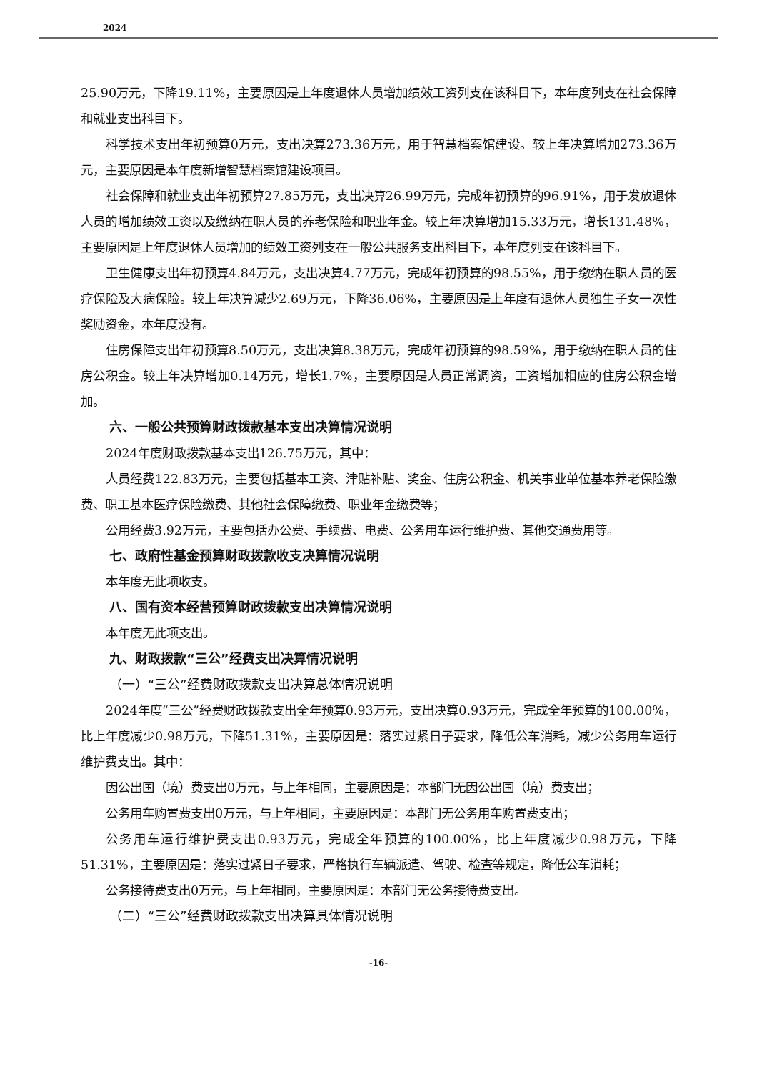2024
25.90万元，下降19.11%，主要原因是上年度退休人员增加绩效工资列支在该科目下，本年度列支在社会保障和就业支出科目下。
科学技术支出年初预算0万元，支出决算273.36万元，用于智慧档案馆建设。较上年决算增加273.36万元，主要原因是本年度新增智慧档案馆建设项目。
社会保障和就业支出年初预算27.85万元，支出决算26.99万元，完成年初预算的96.91%，用于发放退休人员的增加绩效工资以及缴纳在职人员的养老保险和职业年金。较上年决算增加15.33万元，增长131.48%，主要原因是上年度退休人员增加的绩效工资列支在一般公共服务支出科目下，本年度列支在该科目下。
卫生健康支出年初预算4.84万元，支出决算4.77万元，完成年初预算的98.55%，用于缴纳在职人员的医疗保险及大病保险。较上年决算减少2.69万元，下降36.06%，主要原因是上年度有退休人员独生子女一次性奖励资金，本年度没有。
住房保障支出年初预算8.50万元，支出决算8.38万元，完成年初预算的98.59%，用于缴纳在职人员的住房公积金。较上年决算增加0.14万元，增长1.7%，主要原因是人员正常调资，工资增加相应的住房公积金增加。
六、一般公共预算财政拨款基本支出决算情况说明
2024年度财政拨款基本支出126.75万元，其中：
人员经费122.83万元，主要包括基本工资、津贴补贴、奖金、住房公积金、机关事业单位基本养老保险缴费、职工基本医疗保险缴费、其他社会保障缴费、职业年金缴费等；
公用经费3.92万元，主要包括办公费、手续费、电费、公务用车运行维护费、其他交通费用等。
七、政府性基金预算财政拨款收支决算情况说明
本年度无此项收支。
八、国有资本经营预算财政拨款支出决算情况说明
本年度无此项支出。
九、财政拨款“三公”经费支出决算情况说明
（一）“三公”经费财政拨款支出决算总体情况说明
2024年度“三公”经费财政拨款支出全年预算0.93万元，支出决算0.93万元，完成全年预算的100.00%，比上年度减少0.98万元，下降51.31%，主要原因是：落实过紧日子要求，降低公车消耗，减少公务用车运行维护费支出。其中：
因公出国（境）费支出0万元，与上年相同，主要原因是：本部门无因公出国（境）费支出；
公务用车购置费支出0万元，与上年相同，主要原因是：本部门无公务用车购置费支出；
公务用车运行维护费支出0.93万元，完成全年预算的100.00%，比上年度减少0.98万元，下降51.31%，主要原因是：落实过紧日子要求，严格执行车辆派遣、驾驶、检查等规定，降低公车消耗；
公务接待费支出0万元，与上年相同，主要原因是：本部门无公务接待费支出。
（二）“三公”经费财政拨款支出决算具体情况说明
-16-